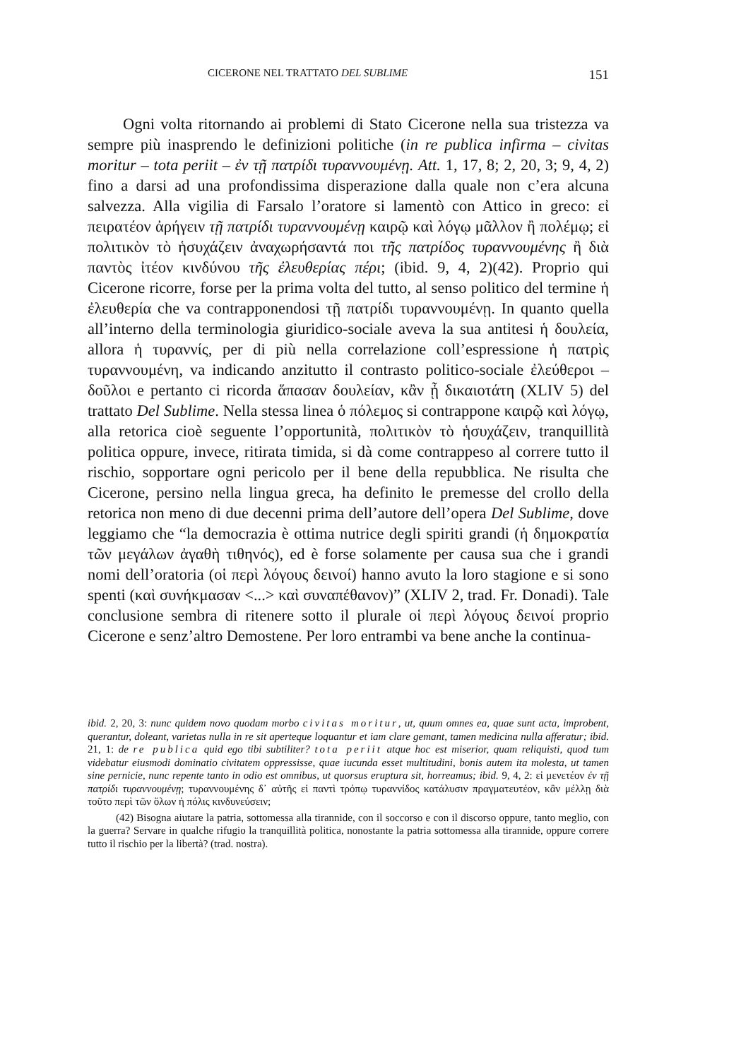CICERONE NEL TRATTATO DEL SUBLIME 151
Ogni volta ritornando ai problemi di Stato Cicerone nella sua tristezza va sempre più inasprendo le definizioni politiche (in re publica infirma – civitas moritur – tota periit – ἐν τῇ πατρίδι τυραννουμένῃ. Att. 1, 17, 8; 2, 20, 3; 9, 4, 2) fino a darsi ad una profondissima disperazione dalla quale non c’era alcuna salvezza. Alla vigilia di Farsalo l’oratore si lamentò con Attico in greco: εἰ πειρατέον ἀρήγειν τῇ πατρίδι τυραννουμένῃ καιρῷ καὶ λόγῳ μᾶλλον ἢ πολέμῳ; εἰ πολιτικὸν τὸ ἡσυχάζειν ἀναχωρήσαντά ποι τῆς πατρίδος τυραννουμένης ἢ διὰ παντὸς ἰτέον κινδύνου τῆς ἐλευθερίας πέρι; (ibid. 9, 4, 2)(42). Proprio qui Cicerone ricorre, forse per la prima volta del tutto, al senso politico del termine ἡ ἐλευθερία che va contrapponendosi τῇ πατρίδι τυραννουμένῃ. In quanto quella all’interno della terminologia giuridico-sociale aveva la sua antitesi ἡ δουλεία, allora ἡ τυραννίς, per di più nella correlazione coll’espressione ἡ πατρὶς τυραννουμένη, va indicando anzitutto il contrasto politico-sociale ἐλεύθεροι – δοῦλοι e pertanto ci ricorda ἅπασαν δουλείαν, κἂν ᾖ δικαιοτάτη (XLIV 5) del trattato Del Sublime. Nella stessa linea ὁ πόλεμος si contrappone καιρῷ καὶ λόγῳ, alla retorica cioè seguente l’opportunità, πολιτικὸν τὸ ἡσυχάζειν, tranquillità politica oppure, invece, ritirata timida, si dà come contrappeso al correre tutto il rischio, sopportare ogni pericolo per il bene della repubblica. Ne risulta che Cicerone, persino nella lingua greca, ha definito le premesse del crollo della retorica non meno di due decenni prima dell’autore dell’opera Del Sublime, dove leggiamo che “la democrazia è ottima nutrice degli spiriti grandi (ἡ δημοκρατία τῶν μεγάλων ἀγαθὴ τιθηνός), ed è forse solamente per causa sua che i grandi nomi dell’oratoria (οἱ περὶ λόγους δεινοί) hanno avuto la loro stagione e si sono spenti (καὶ συνήκμασαν <...> καὶ συναπέθανον)” (XLIV 2, trad. Fr. Donadi). Tale conclusione sembra di ritenere sotto il plurale οἱ περὶ λόγους δεινοί proprio Cicerone e senz’altro Demostene. Per loro entrambi va bene anche la continua-
ibid. 2, 20, 3: nunc quidem novo quodam morbo civitas moritur, ut, quum omnes ea, quae sunt acta, improbent, querantur, doleant, varietas nulla in re sit aperteque loquantur et iam clare gemant, tamen medicina nulla afferatur; ibid. 21, 1: de re publica quid ego tibi subtiliter? tota periit atque hoc est miserior, quam reliquisti, quod tum videbatur eiusmodi dominatio civitatem oppressisse, quae iucunda esset multitudini, bonis autem ita molesta, ut tamen sine pernicie, nunc repente tanto in odio est omnibus, ut quorsus eruptura sit, horreamus; ibid. 9, 4, 2: εἰ μενετέον ἐν τῇ πατρίδι τυραννουμένῃ; τυραννουμένης δ᾽ αὐτῆς εἰ παντὶ τρόπῳ τυραννίδος κατάλυσιν πραγματευτέον, κἂν μέλλῃ διὰ τοῦτο περὶ τῶν ὅλων ἡ πόλις κινδυνεύσειν;
(42) Bisogna aiutare la patria, sottomessa alla tirannide, con il soccorso e con il discorso oppure, tanto meglio, con la guerra? Servare in qualche rifugio la tranquillità politica, nonostante la patria sottomessa alla tirannide, oppure correre tutto il rischio per la libertà? (trad. nostra).